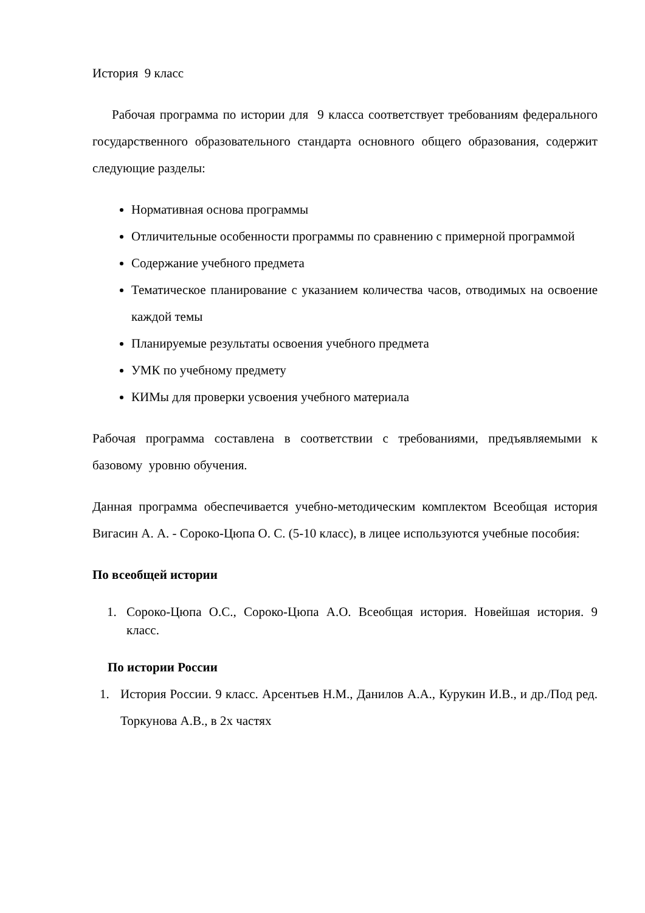История 9 класс
Рабочая программа по истории для 9 класса соответствует требованиям федерального государственного образовательного стандарта основного общего образования, содержит следующие разделы:
Нормативная основа программы
Отличительные особенности программы по сравнению с примерной программой
Содержание учебного предмета
Тематическое планирование с указанием количества часов, отводимых на освоение каждой темы
Планируемые результаты освоения учебного предмета
УМК по учебному предмету
КИМы для проверки усвоения учебного материала
Рабочая программа составлена в соответствии с требованиями, предъявляемыми к базовому уровню обучения.
Данная программа обеспечивается учебно-методическим комплектом Всеобщая история Вигасин А. А. - Сороко-Цюпа О. С. (5-10 класс), в лицее используются учебные пособия:
По всеобщей истории
1. Сороко-Цюпа О.С., Сороко-Цюпа А.О. Всеобщая история. Новейшая история. 9 класс.
По истории России
1. История России. 9 класс. Арсентьев Н.М., Данилов А.А., Курукин И.В., и др./Под ред. Торкунова А.В., в 2х частях